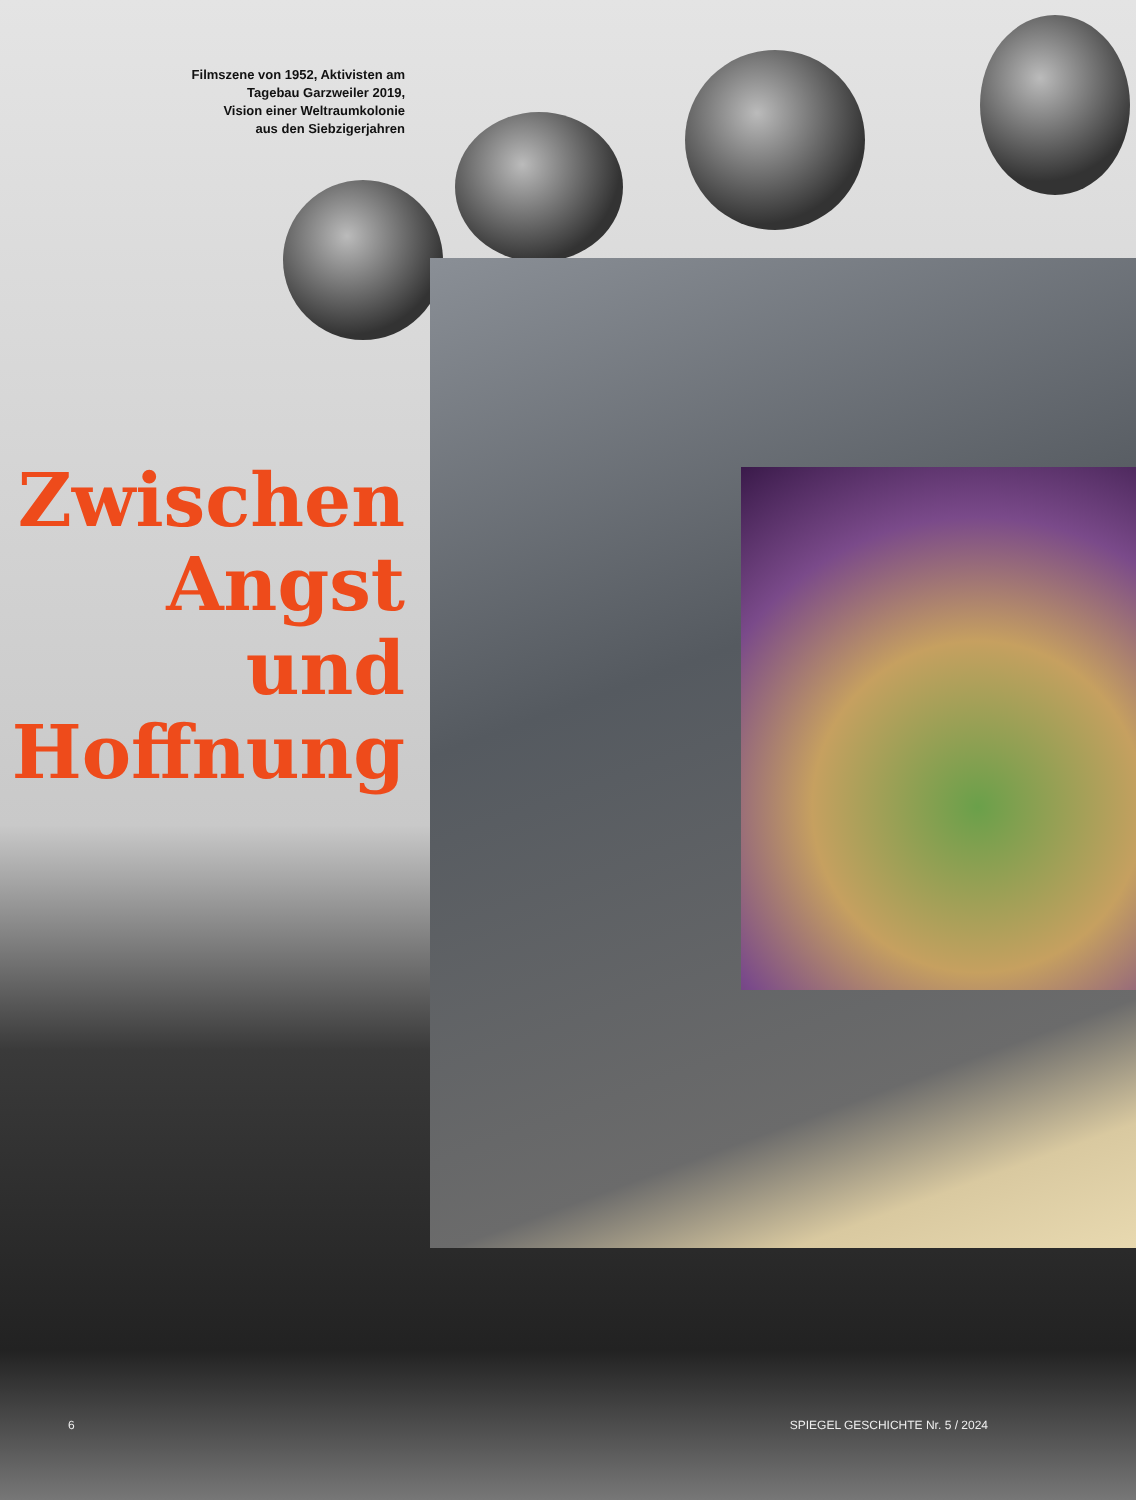Filmszene von 1952, Aktivisten am
Tagebau Garzweiler 2019,
Vision einer Weltraumkolonie
aus den Siebzigerjahren
Zwischen
Angst
und
Hoffnung
6 SPIEGEL GESCHICHTE Nr. 5 / 2024